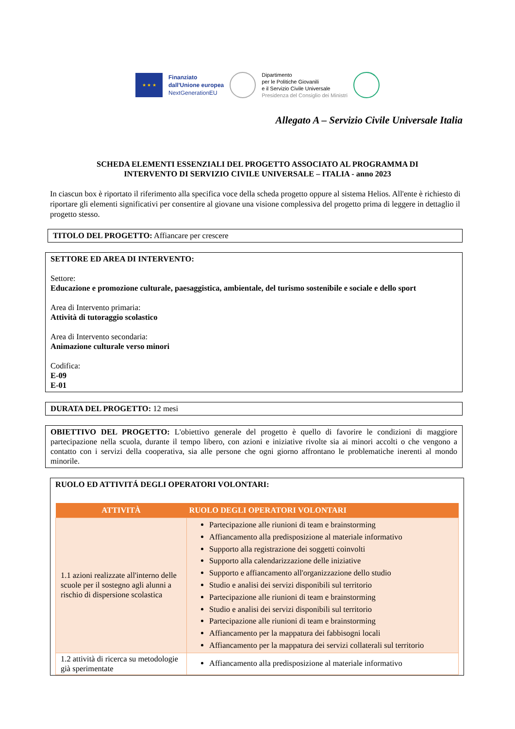★ ★ ★
Finanziato
dall'Unione europea
NextGenerationEU
Dipartimento
per le Politiche Giovanili
e il Servizio Civile Universale
Presidenza del Consiglio dei Ministri
Allegato A – Servizio Civile Universale Italia
SCHEDA ELEMENTI ESSENZIALI DEL PROGETTO ASSOCIATO AL PROGRAMMA DI
INTERVENTO DI SERVIZIO CIVILE UNIVERSALE – ITALIA - anno 2023
In ciascun box è riportato il riferimento alla specifica voce della scheda progetto oppure al sistema Helios. All'ente è richiesto di riportare gli elementi significativi per consentire al giovane una visione complessiva del progetto prima di leggere in dettaglio il progetto stesso.
TITOLO DEL PROGETTO: Affiancare per crescere
SETTORE ED AREA DI INTERVENTO:
Settore:
Educazione e promozione culturale, paesaggistica, ambientale, del turismo sostenibile e sociale e dello sport
Area di Intervento primaria:
Attività di tutoraggio scolastico
Area di Intervento secondaria:
Animazione culturale verso minori
Codifica:
E-09
E-01
DURATA DEL PROGETTO: 12 mesi
OBIETTIVO DEL PROGETTO: L'obiettivo generale del progetto è quello di favorire le condizioni di maggiore partecipazione nella scuola, durante il tempo libero, con azioni e iniziative rivolte sia ai minori accolti o che vengono a contatto con i servizi della cooperativa, sia alle persone che ogni giorno affrontano le problematiche inerenti al mondo minorile.
RUOLO ED ATTIVITÁ DEGLI OPERATORI VOLONTARI:
| ATTIVITÀ | RUOLO DEGLI OPERATORI VOLONTARI |
| --- | --- |
| 1.1 azioni realizzate all'interno delle scuole per il sostegno agli alunni a rischio di dispersione scolastica | Partecipazione alle riunioni di team e brainstorming Affiancamento alla predisposizione al materiale informativo Supporto alla registrazione dei soggetti coinvolti Supporto alla calendarizzazione delle iniziative Supporto e affiancamento all'organizzazione dello studio Studio e analisi dei servizi disponibili sul territorio Partecipazione alle riunioni di team e brainstorming Studio e analisi dei servizi disponibili sul territorio Partecipazione alle riunioni di team e brainstorming Affiancamento per la mappatura dei fabbisogni locali Affiancamento per la mappatura dei servizi collaterali sul territorio |
| 1.2 attività di ricerca su metodologie già sperimentate | Affiancamento alla predisposizione al materiale informativo |